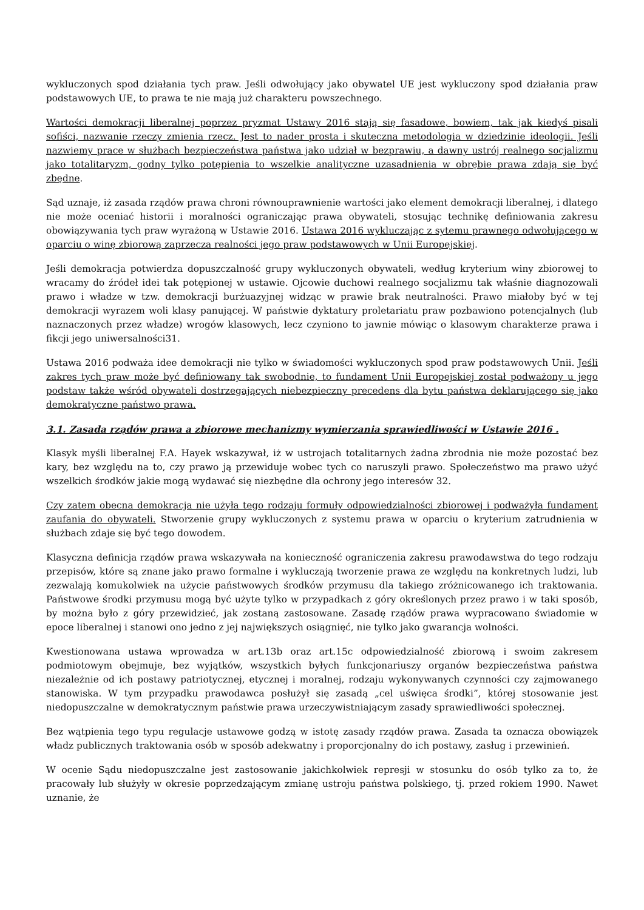wykluczonych spod działania tych praw. Jeśli odwołujący jako obywatel UE jest wykluczony spod działania praw podstawowych UE, to prawa te nie mają już charakteru powszechnego.
Wartości demokracji liberalnej poprzez pryzmat Ustawy 2016 stają się fasadowe, bowiem, tak jak kiedyś pisali sofiści, nazwanie rzeczy zmienia rzecz. Jest to nader prosta i skuteczna metodologia w dziedzinie ideologii. Jeśli nazwiemy prace w służbach bezpieczeństwa państwa jako udział w bezprawiu, a dawny ustrój realnego socjalizmu jako totalitaryzm, godny tylko potępienia to wszelkie analityczne uzasadnienia w obrębie prawa zdają się być zbędne.
Sąd uznaje, iż zasada rządów prawa chroni równouprawnienie wartości jako element demokracji liberalnej, i dlatego nie może oceniać historii i moralności ograniczając prawa obywateli, stosując technikę definiowania zakresu obowiązywania tych praw wyrażoną w Ustawie 2016. Ustawa 2016 wykluczając z sytemu prawnego odwołującego w oparciu o winę zbiorową zaprzecza realności jego praw podstawowych w Unii Europejskiej.
Jeśli demokracja potwierdza dopuszczalność grupy wykluczonych obywateli, według kryterium winy zbiorowej to wracamy do źródeł idei tak potępionej w ustawie. Ojcowie duchowi realnego socjalizmu tak właśnie diagnozowali prawo i władze w tzw. demokracji burżuazyjnej widząc w prawie brak neutralności. Prawo miałoby być w tej demokracji wyrazem woli klasy panującej. W państwie dyktatury proletariatu praw pozbawiono potencjalnych (lub naznaczonych przez władze) wrogów klasowych, lecz czyniono to jawnie mówiąc o klasowym charakterze prawa i fikcji jego uniwersalności31.
Ustawa 2016 podważa idee demokracji nie tylko w świadomości wykluczonych spod praw podstawowych Unii. Jeśli zakres tych praw może być definiowany tak swobodnie, to fundament Unii Europejskiej został podważony u jego podstaw także wśród obywateli dostrzegających niebezpieczny precedens dla bytu państwa deklarującego się jako demokratyczne państwo prawa.
3.1. Zasada rządów prawa a zbiorowe mechanizmy wymierzania sprawiedliwości w Ustawie 2016 .
Klasyk myśli liberalnej F.A. Hayek wskazywał, iż w ustrojach totalitarnych żadna zbrodnia nie może pozostać bez kary, bez względu na to, czy prawo ją przewiduje wobec tych co naruszyli prawo. Społeczeństwo ma prawo użyć wszelkich środków jakie mogą wydawać się niezbędne dla ochrony jego interesów 32.
Czy zatem obecna demokracja nie użyła tego rodzaju formuły odpowiedzialności zbiorowej i podważyła fundament zaufania do obywateli. Stworzenie grupy wykluczonych z systemu prawa w oparciu o kryterium zatrudnienia w służbach zdaje się być tego dowodem.
Klasyczna definicja rządów prawa wskazywała na konieczność ograniczenia zakresu prawodawstwa do tego rodzaju przepisów, które są znane jako prawo formalne i wykluczają tworzenie prawa ze względu na konkretnych ludzi, lub zezwalają komukolwiek na użycie państwowych środków przymusu dla takiego zróżnicowanego ich traktowania. Państwowe środki przymusu mogą być użyte tylko w przypadkach z góry określonych przez prawo i w taki sposób, by można było z góry przewidzieć, jak zostaną zastosowane. Zasadę rządów prawa wypracowano świadomie w epoce liberalnej i stanowi ono jedno z jej największych osiągnięć, nie tylko jako gwarancja wolności.
Kwestionowana ustawa wprowadza w art.13b oraz art.15c odpowiedzialność zbiorową i swoim zakresem podmiotowym obejmuje, bez wyjątków, wszystkich byłych funkcjonariuszy organów bezpieczeństwa państwa niezależnie od ich postawy patriotycznej, etycznej i moralnej, rodzaju wykonywanych czynności czy zajmowanego stanowiska. W tym przypadku prawodawca posłużył się zasadą „cel uświęca środki”, której stosowanie jest niedopuszczalne w demokratycznym państwie prawa urzeczywistniającym zasady sprawiedliwości społecznej.
Bez wątpienia tego typu regulacje ustawowe godzą w istotę zasady rządów prawa. Zasada ta oznacza obowiązek władz publicznych traktowania osób w sposób adekwatny i proporcjonalny do ich postawy, zasług i przewinień.
W ocenie Sądu niedopuszczalne jest zastosowanie jakichkolwiek represji w stosunku do osób tylko za to, że pracowały lub służyły w okresie poprzedzającym zmianę ustroju państwa polskiego, tj. przed rokiem 1990. Nawet uznanie, że